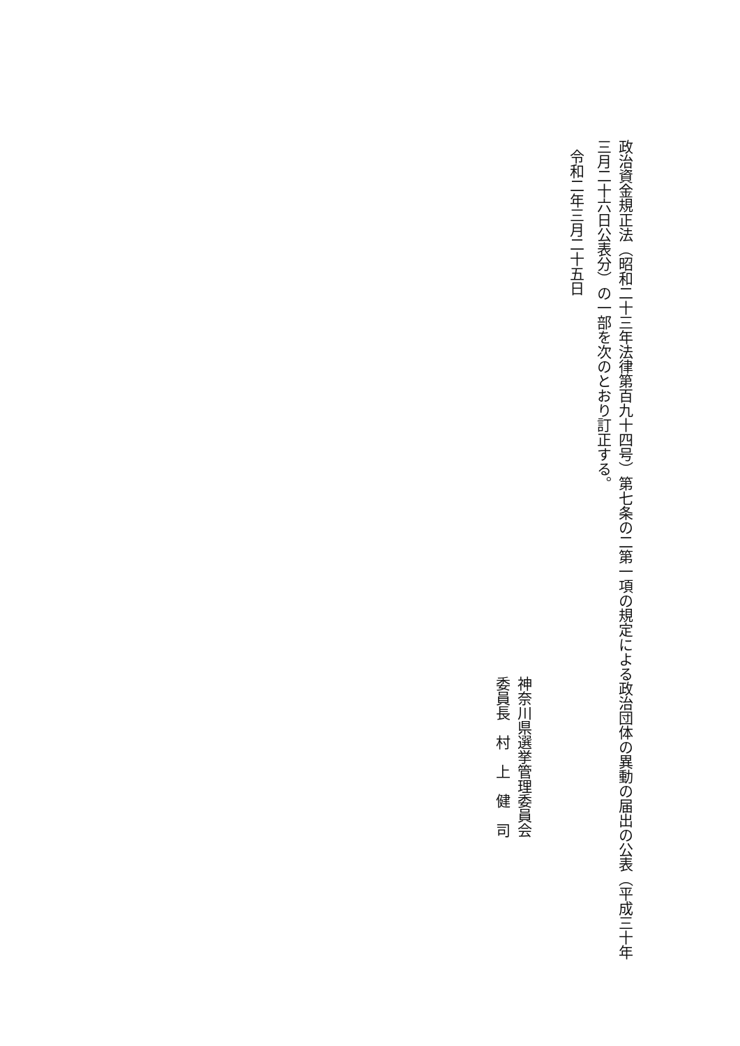政治資金規正法（昭和二十三年法律第百九十四号）第七条の二第一項の規定による政治団体の異動の届出の公表（平成三十年三月二十六日公表分）の一部を次のとおり訂正する。
令和二年三月二十五日
神奈川県選挙管理委員会
委員長　村　上　健　司